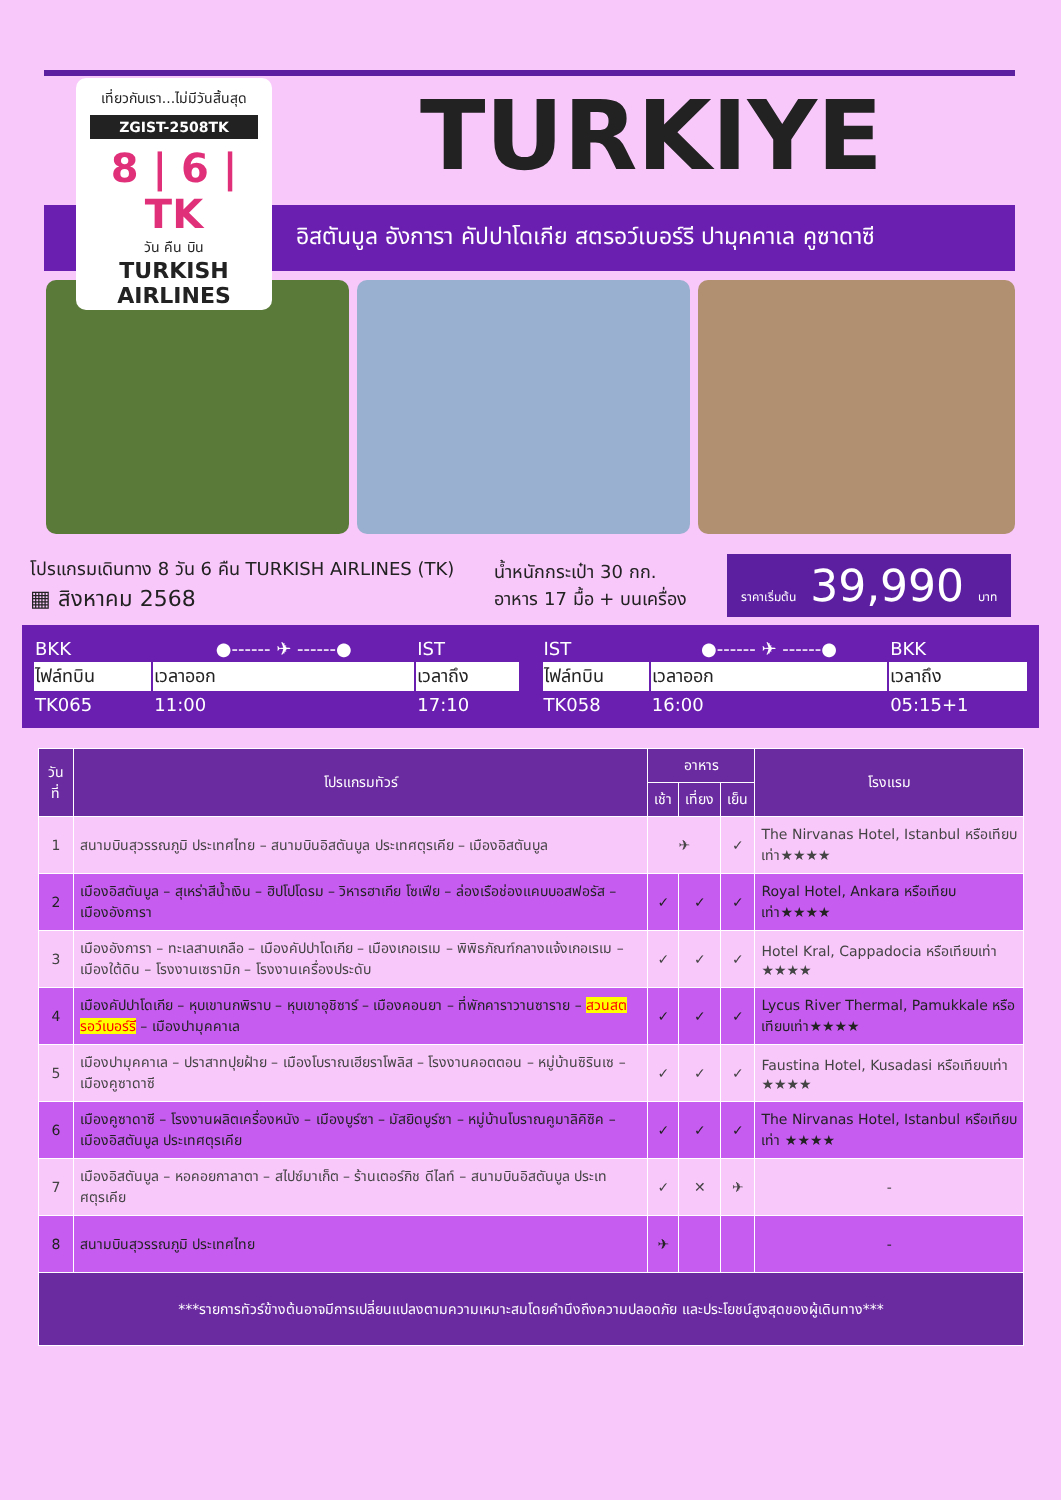เที่ยวกับเรา...ไม่มีวันสิ้นสุด
ZGIST-2508TK
8 | 6 | TK
วัน คืน บิน
TURKISH AIRLINES
TURKIYE
อิสตันบูล อังการา คัปปาโดเกีย สตรอว์เบอร์รี ปามุคคาเล คูซาดาซี
โปรแกรมเดินทาง 8 วัน 6 คืน TURKISH AIRLINES (TK)
▦ สิงหาคม 2568
น้ำหนักกระเป๋า 30 กก.
อาหาร 17 มื้อ + บนเครื่อง
ราคาเริ่มต้น 39,990 บาท
| BKK | ●------ ✈ ------● | IST |
| ไฟล์ทบิน | เวลาออก | เวลาถึง |
| TK065 | 11:00 | 17:10 |
| IST | ●------ ✈ ------● | BKK |
| ไฟล์ทบิน | เวลาออก | เวลาถึง |
| TK058 | 16:00 | 05:15+1 |
| วันที่ | โปรแกรมทัวร์ | อาหาร | | | โรงแรม |
| --- | --- | --- | --- | --- | --- |
| | | เช้า | เที่ยง | เย็น | |
| 1 | สนามบินสุวรรณภูมิ ประเทศไทย – สนามบินอิสตันบูล ประเทศตุรเคีย – เมืองอิสตันบูล | ✈ | | ✓ | The Nirvanas Hotel, Istanbul หรือเทียบเท่า★★★★ |
| 2 | เมืองอิสตันบูล – สุเหร่าสีน้ำเงิน – ฮิปโปโดรม – วิหารฮาเกีย โซเฟีย – ล่องเรือช่องแคบบอสฟอรัส – เมืองอังการา | ✓ | ✓ | ✓ | Royal Hotel, Ankara หรือเทียบเท่า★★★★ |
| 3 | เมืองอังการา – ทะเลสาบเกลือ – เมืองคัปปาโดเกีย – เมืองเกอเรเม – พิพิธภัณฑ์กลางแจ้งเกอเรเม – เมืองใต้ดิน – โรงงานเซรามิก – โรงงานเครื่องประดับ | ✓ | ✓ | ✓ | Hotel Kral, Cappadocia หรือเทียบเท่า ★★★★ |
| 4 | เมืองคัปปาโดเกีย – หุบเขานกพิราบ – หุบเขาอุชิซาร์ – เมืองคอนยา – ที่พักคาราวานซาราย – สวนสตรอว์เบอร์รี – เมืองปามุคคาเล | ✓ | ✓ | ✓ | Lycus River Thermal, Pamukkale หรือเทียบเท่า★★★★ |
| 5 | เมืองปามุคคาเล – ปราสาทปุยฝ้าย – เมืองโบราณเฮียราโพลิส – โรงงานคอตตอน – หมู่บ้านซิรินเซ – เมืองคูซาดาซี | ✓ | ✓ | ✓ | Faustina Hotel, Kusadasi หรือเทียบเท่า ★★★★ |
| 6 | เมืองคูซาดาซี – โรงงานผลิตเครื่องหนัง – เมืองบูร์ซา – มัสยิดบูร์ซา – หมู่บ้านโบราณคูมาลิคิซิค – เมืองอิสตันบูล ประเทศตุรเคีย | ✓ | ✓ | ✓ | The Nirvanas Hotel, Istanbul หรือเทียบเท่า ★★★★ |
| 7 | เมืองอิสตันบูล – หอคอยกาลาตา – สไปซ์มาเก็ต – ร้านเตอร์กิช ดีไลท์ – สนามบินอิสตันบูล ประเทศตุรเคีย | ✓ | ✕ | ✈ | - |
| 8 | สนามบินสุวรรณภูมิ ประเทศไทย | ✈ | | | - |
| ***รายการทัวร์ข้างต้นอาจมีการเปลี่ยนแปลงตามความเหมาะสมโดยคำนึงถึงความปลอดภัย และประโยชน์สูงสุดของผู้เดินทาง*** | | | | | |